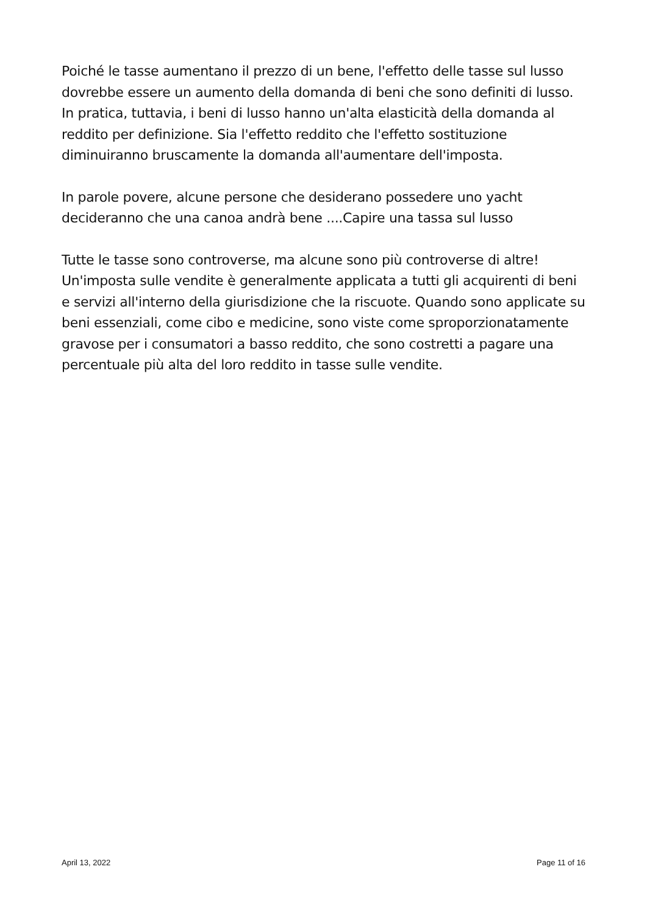Poiché le tasse aumentano il prezzo di un bene, l'effetto delle tasse sul lusso dovrebbe essere un aumento della domanda di beni che sono definiti di lusso. In pratica, tuttavia, i beni di lusso hanno un'alta elasticità della domanda al reddito per definizione. Sia l'effetto reddito che l'effetto sostituzione diminuiranno bruscamente la domanda all'aumentare dell'imposta.
In parole povere, alcune persone che desiderano possedere uno yacht decideranno che una canoa andrà bene ....Capire una tassa sul lusso
Tutte le tasse sono controverse, ma alcune sono più controverse di altre! Un'imposta sulle vendite è generalmente applicata a tutti gli acquirenti di beni e servizi all'interno della giurisdizione che la riscuote. Quando sono applicate su beni essenziali, come cibo e medicine, sono viste come sproporzionatamente gravose per i consumatori a basso reddito, che sono costretti a pagare una percentuale più alta del loro reddito in tasse sulle vendite.
April 13, 2022 Page 11 of 16